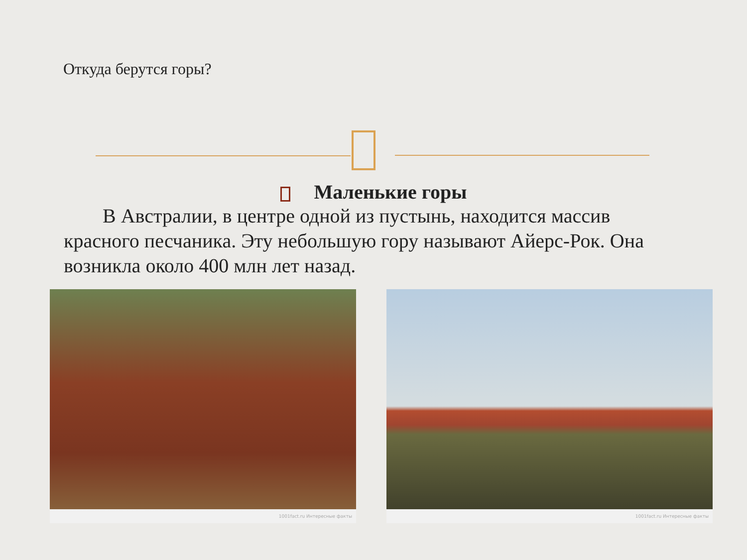Откуда берутся горы?
Маленькие горы
В Австралии, в центре одной из пустынь, находится массив красного песчаника. Эту небольшую гору называют Айерс-Рок. Она возникла около 400 млн лет назад.
1001fact.ru Интересные факты
1001fact.ru Интересные факты